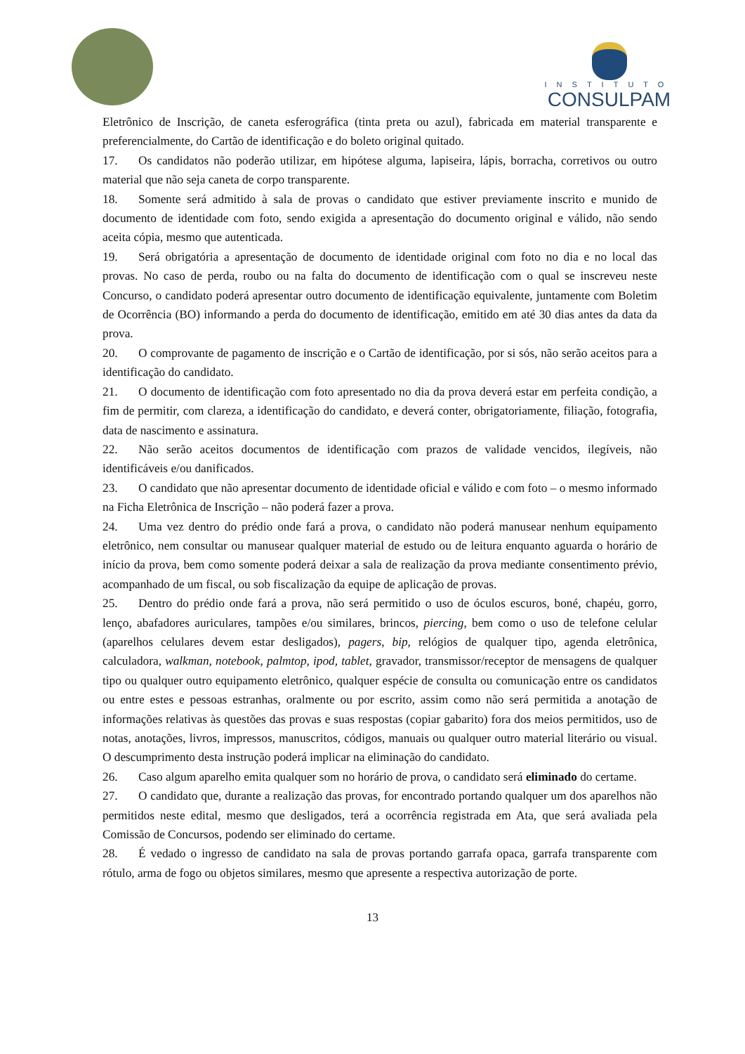INSTITUTO
CONSULPAM
Eletrônico de Inscrição, de caneta esferográfica (tinta preta ou azul), fabricada em material transparente e preferencialmente, do Cartão de identificação e do boleto original quitado.
17. Os candidatos não poderão utilizar, em hipótese alguma, lapiseira, lápis, borracha, corretivos ou outro material que não seja caneta de corpo transparente.
18. Somente será admitido à sala de provas o candidato que estiver previamente inscrito e munido de documento de identidade com foto, sendo exigida a apresentação do documento original e válido, não sendo aceita cópia, mesmo que autenticada.
19. Será obrigatória a apresentação de documento de identidade original com foto no dia e no local das provas. No caso de perda, roubo ou na falta do documento de identificação com o qual se inscreveu neste Concurso, o candidato poderá apresentar outro documento de identificação equivalente, juntamente com Boletim de Ocorrência (BO) informando a perda do documento de identificação, emitido em até 30 dias antes da data da prova.
20. O comprovante de pagamento de inscrição e o Cartão de identificação, por si sós, não serão aceitos para a identificação do candidato.
21. O documento de identificação com foto apresentado no dia da prova deverá estar em perfeita condição, a fim de permitir, com clareza, a identificação do candidato, e deverá conter, obrigatoriamente, filiação, fotografia, data de nascimento e assinatura.
22. Não serão aceitos documentos de identificação com prazos de validade vencidos, ilegíveis, não identificáveis e/ou danificados.
23. O candidato que não apresentar documento de identidade oficial e válido e com foto – o mesmo informado na Ficha Eletrônica de Inscrição – não poderá fazer a prova.
24. Uma vez dentro do prédio onde fará a prova, o candidato não poderá manusear nenhum equipamento eletrônico, nem consultar ou manusear qualquer material de estudo ou de leitura enquanto aguarda o horário de início da prova, bem como somente poderá deixar a sala de realização da prova mediante consentimento prévio, acompanhado de um fiscal, ou sob fiscalização da equipe de aplicação de provas.
25. Dentro do prédio onde fará a prova, não será permitido o uso de óculos escuros, boné, chapéu, gorro, lenço, abafadores auriculares, tampões e/ou similares, brincos, piercing, bem como o uso de telefone celular (aparelhos celulares devem estar desligados), pagers, bip, relógios de qualquer tipo, agenda eletrônica, calculadora, walkman, notebook, palmtop, ipod, tablet, gravador, transmissor/receptor de mensagens de qualquer tipo ou qualquer outro equipamento eletrônico, qualquer espécie de consulta ou comunicação entre os candidatos ou entre estes e pessoas estranhas, oralmente ou por escrito, assim como não será permitida a anotação de informações relativas às questões das provas e suas respostas (copiar gabarito) fora dos meios permitidos, uso de notas, anotações, livros, impressos, manuscritos, códigos, manuais ou qualquer outro material literário ou visual. O descumprimento desta instrução poderá implicar na eliminação do candidato.
26. Caso algum aparelho emita qualquer som no horário de prova, o candidato será eliminado do certame.
27. O candidato que, durante a realização das provas, for encontrado portando qualquer um dos aparelhos não permitidos neste edital, mesmo que desligados, terá a ocorrência registrada em Ata, que será avaliada pela Comissão de Concursos, podendo ser eliminado do certame.
28. É vedado o ingresso de candidato na sala de provas portando garrafa opaca, garrafa transparente com rótulo, arma de fogo ou objetos similares, mesmo que apresente a respectiva autorização de porte.
13